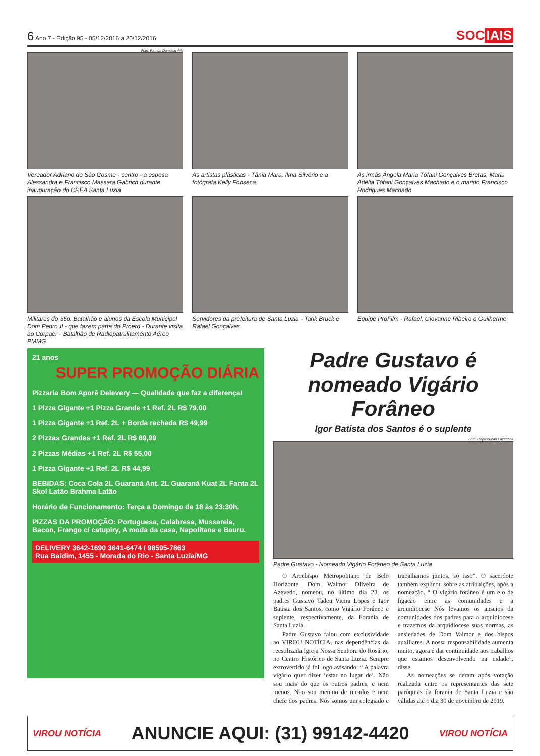6 Ano 7 - Edição 95 - 05/12/2016 a 20/12/2016
SOC IAIS
Foto: Ramon Damásio /VN
Vereador Adriano do São Cosme - centro - a esposa Alessandra e Francisco Massara Gabrich durante inauguração do CREA Santa Luzia
As artistas plásticas - Tânia Mara, Ilma Silvério e a fotógrafa Kelly Fonseca
As irmãs Ângela Maria Tófani Gonçalves Bretas, Maria Adélia Tófani Gonçalves Machado e o marido Francisco Rodrigues Machado
Militares do 35o. Batalhão e alunos da Escola Municipal Dom Pedro II - que fazem parte do Proerd - Durante visita ao Corpaer - Batalhão de Radiopatrulhamento Aéreo PMMG
Servidores da prefeitura de Santa Luzia - Tarik Bruck e Rafael Gonçalves
Equipe ProFilm - Rafael, Giovanne Ribeiro e Guilherme
21 anos
SUPER PROMOÇÃO DIÁRIA
Pizzaria Bom Aporê Delevery — Qualidade que faz a diferença!
1 Pizza Gigante +1 Pizza Grande +1 Ref. 2L R$ 79,00
1 Pizza Gigante +1 Ref. 2L + Borda recheda R$ 49,99
2 Pizzas Grandes +1 Ref. 2L R$ 69,99
2 Pizzas Médias +1 Ref. 2L R$ 55,00
1 Pizza Gigante +1 Ref. 2L R$ 44,99
BEBIDAS: Coca Cola 2L Guaraná Ant. 2L Guaraná Kuat 2L Fanta 2L Skol Latão Brahma Latão
Horário de Funcionamento: Terça a Domingo de 18 às 23:30h.
PIZZAS DA PROMOÇÃO: Portuguesa, Calabresa, Mussarela, Bacon, Frango c/ catupiry, A moda da casa, Napolitana e Bauru.
DELIVERY 3642-1690 3641-6474 / 98595-7863
Rua Baldim, 1455 - Morada do Rio - Santa Luzia/MG
Padre Gustavo é nomeado Vigário Forâneo
Igor Batista dos Santos é o suplente
Foto: Reprodução Facebook
Padre Gustavo - Nomeado Vigário Forâneo de Santa Luzia
O Arcebispo Metropolitano de Belo Horizonte, Dom Walmor Oliveira de Azevedo, nomeou, no último dia 23, os padres Gustavo Tadeu Vieira Lopes e Igor Batista dos Santos, como Vigário Forâneo e suplente, respectivamente, da Forania de Santa Luzia.
Padre Gustavo falou com exclusividade ao VIROU NOTÍCIA, nas dependências da reestilizada Igreja Nossa Senhora do Rosário, no Centro Histórico de Santa Luzia. Sempre extrovertido já foi logo avisando. “ A palavra vigário quer dizer ‘estar no lugar de’. Não sou mais do que os outros padres, e nem menos. Não sou menino de recados e nem chefe dos padres. Nós somos um colegiado e trabalhamos juntos, só isso”. O sacerdote também explicou sobre as atribuições, após a nomeação. “ O vigário forâneo é um elo de ligação entre as comunidades e a arquidiocese Nós levamos os anseios da comunidades dos padres para a arquidiocese e trazemos da arquidiocese suas normas, as ansiedades de Dom Valmor e dos bispos auxiliares. A nossa responsabilidade aumenta muito, agora é dar continuidade aos trabalhos que estamos desenvolvendo na cidade”, disse.
As nomeações se deram após votação realizada entre os representantes das sete paróquias da forania de Santa Luzia e são válidas até o dia 30 de novembro de 2019.
VIROU NOTÍCIA ANUNCIE AQUI: (31) 99142-4420 VIROU NOTÍCIA